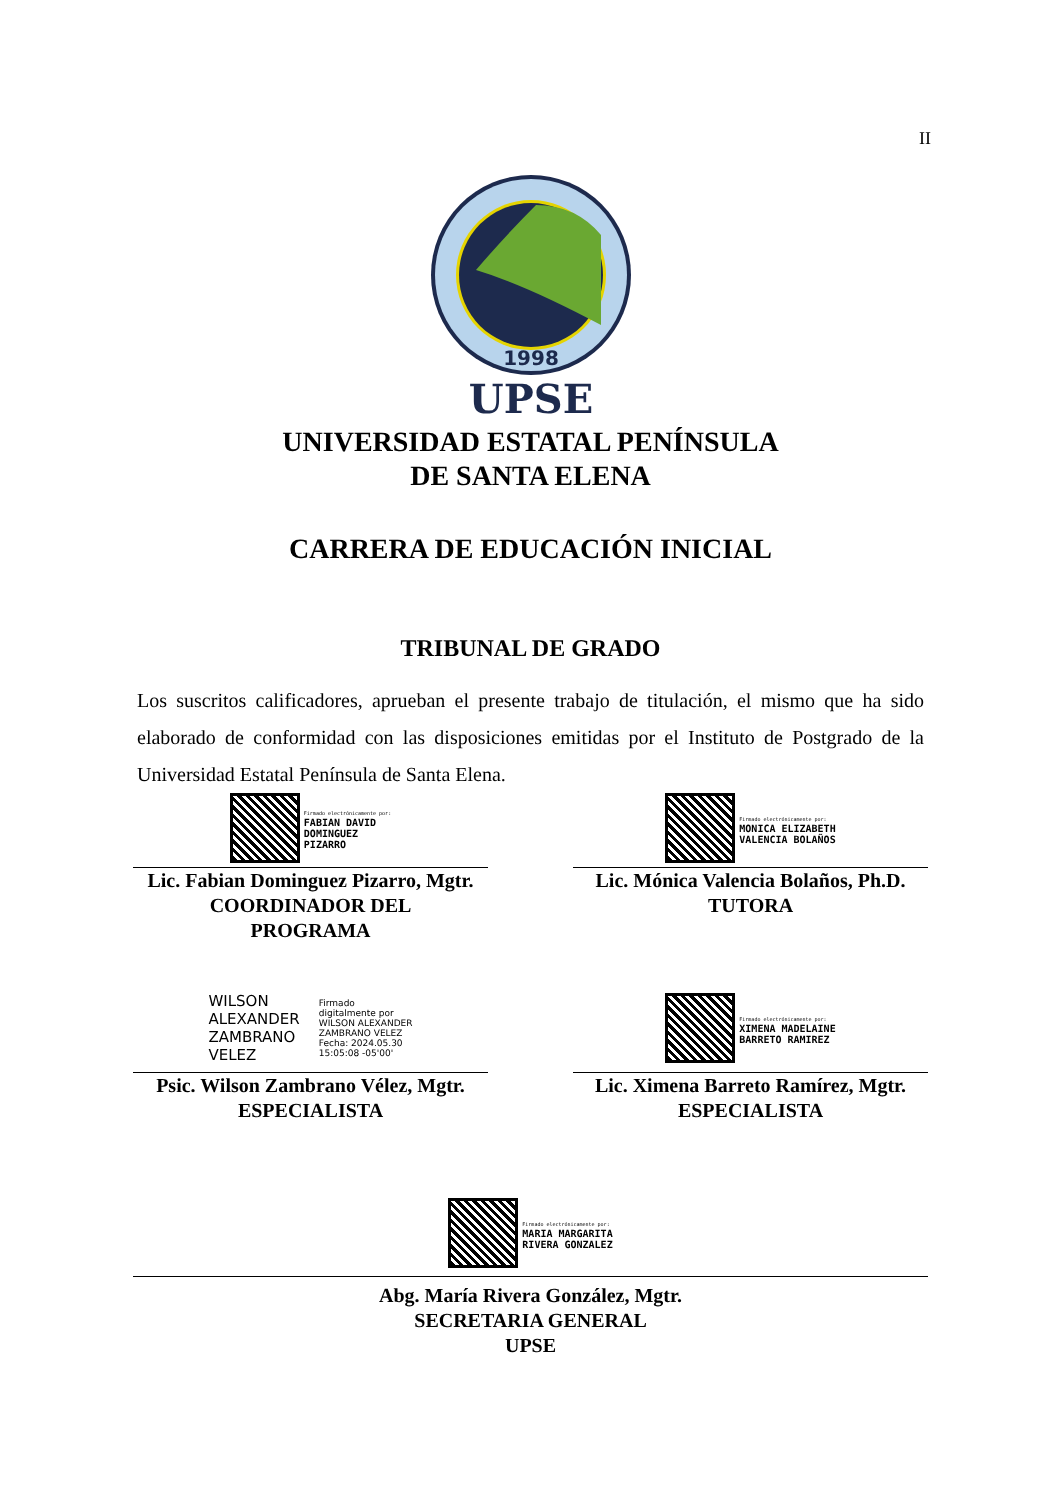II
1998
UPSE
UNIVERSIDAD ESTATAL PENÍNSULA
DE SANTA ELENA
CARRERA DE EDUCACIÓN INICIAL
TRIBUNAL DE GRADO
Los suscritos calificadores, aprueban el presente trabajo de titulación, el mismo que ha sido elaborado de conformidad con las disposiciones emitidas por el Instituto de Postgrado de la Universidad Estatal Península de Santa Elena.
Firmado electrónicamente por:
FABIAN DAVID
DOMINGUEZ
PIZARRO
Lic. Fabian Dominguez Pizarro, Mgtr.
COORDINADOR DEL
PROGRAMA
Firmado electrónicamente por:
MONICA ELIZABETH
VALENCIA BOLAÑOS
Lic. Mónica Valencia Bolaños, Ph.D.
TUTORA
WILSON
ALEXANDER
ZAMBRANO
VELEZ
Firmado
digitalmente por
WILSON ALEXANDER
ZAMBRANO VELEZ
Fecha: 2024.05.30
15:05:08 -05'00'
Psic. Wilson Zambrano Vélez, Mgtr.
ESPECIALISTA
Firmado electrónicamente por:
XIMENA MADELAINE
BARRETO RAMIREZ
Lic. Ximena Barreto Ramírez, Mgtr.
ESPECIALISTA
Firmado electrónicamente por:
MARIA MARGARITA
RIVERA GONZALEZ
Abg. María Rivera González, Mgtr.
SECRETARIA GENERAL
UPSE